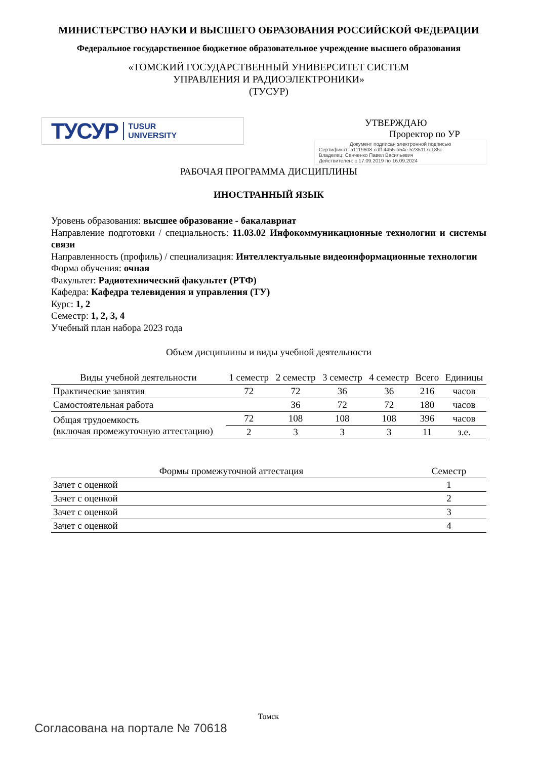МИНИСТЕРСТВО НАУКИ И ВЫСШЕГО ОБРАЗОВАНИЯ РОССИЙСКОЙ ФЕДЕРАЦИИ
Федеральное государственное бюджетное образовательное учреждение высшего образования
«ТОМСКИЙ ГОСУДАРСТВЕННЫЙ УНИВЕРСИТЕТ СИСТЕМ
УПРАВЛЕНИЯ И РАДИОЭЛЕКТРОНИКИ»
(ТУСУР)
ТУСУР TUSUR
UNIVERSITY
УТВЕРЖДАЮ
Проректор по УР
Документ подписан электронной подписью
Сертификат: a1119608-cdff-4455-b54e-5235117c185c
Владелец: Сенченко Павел Васильевич
Действителен: с 17.09.2019 по 16.09.2024
РАБОЧАЯ ПРОГРАММА ДИСЦИПЛИНЫ
ИНОСТРАННЫЙ ЯЗЫК
Уровень образования: высшее образование - бакалавриат
Направление подготовки / специальность: 11.03.02 Инфокоммуникационные технологии и системы связи
Направленность (профиль) / специализация: Интеллектуальные видеоинформационные технологии
Форма обучения: очная
Факультет: Радиотехнический факультет (РТФ)
Кафедра: Кафедра телевидения и управления (ТУ)
Курс: 1, 2
Семестр: 1, 2, 3, 4
Учебный план набора 2023 года
Объем дисциплины и виды учебной деятельности
| Виды учебной деятельности | 1 семестр | 2 семестр | 3 семестр | 4 семестр | Всего | Единицы |
| --- | --- | --- | --- | --- | --- | --- |
| Практические занятия | 72 | 72 | 36 | 36 | 216 | часов |
| Самостоятельная работа | | 36 | 72 | 72 | 180 | часов |
| Общая трудоемкость (включая промежуточную аттестацию) | 72 | 108 | 108 | 108 | 396 | часов |
| | 2 | 3 | 3 | 3 | 11 | з.е. |
| Формы промежуточной аттестация | Семестр |
| --- | --- |
| Зачет с оценкой | 1 |
| Зачет с оценкой | 2 |
| Зачет с оценкой | 3 |
| Зачет с оценкой | 4 |
Томск
Согласована на портале № 70618